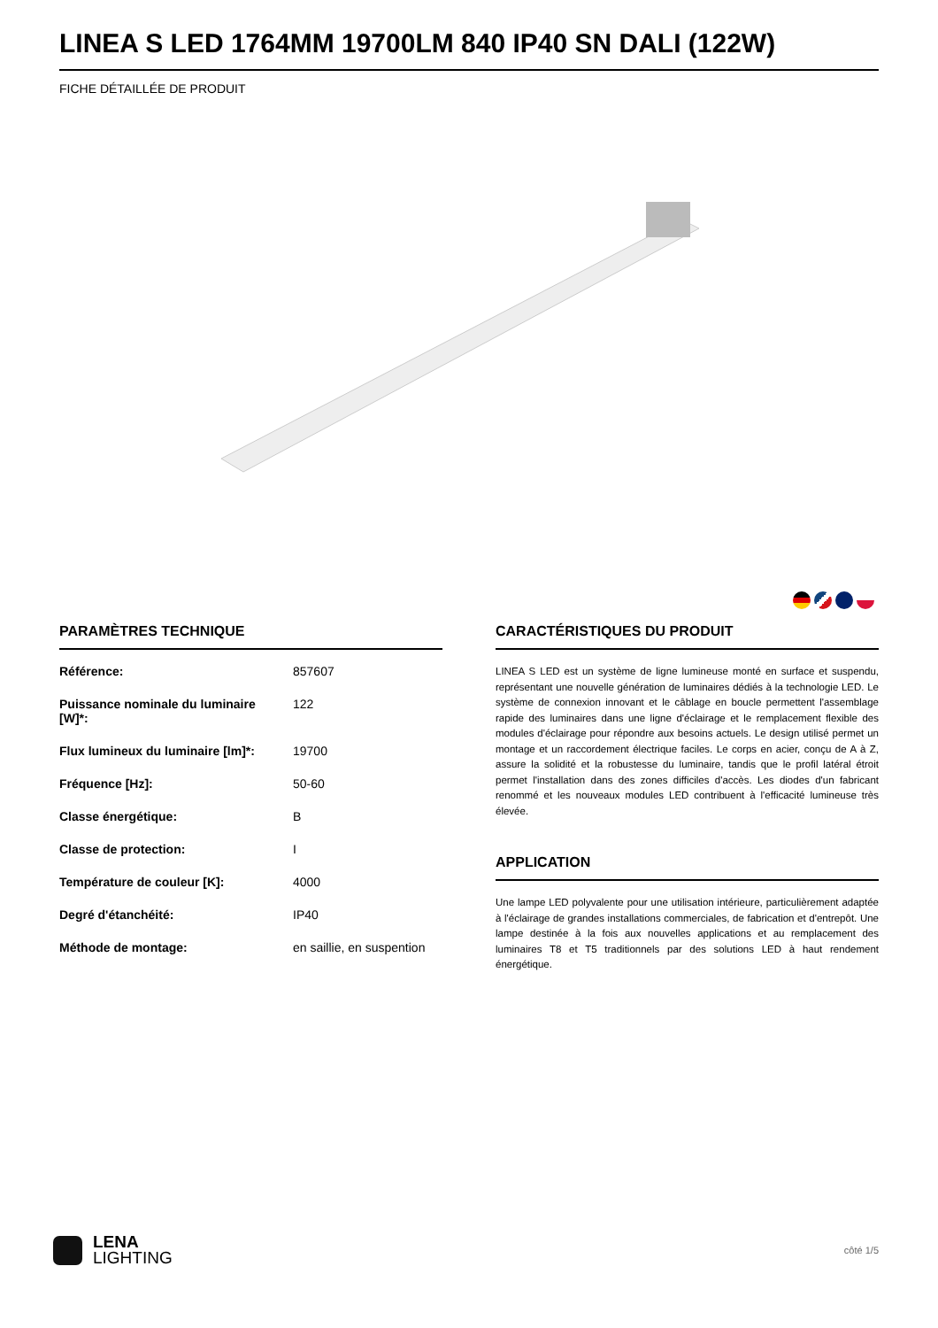LINEA S LED 1764MM 19700LM 840 IP40 SN DALI (122W)
FICHE DÉTAILLÉE DE PRODUIT
PARAMÈTRES TECHNIQUE
| Référence: | 857607 |
| Puissance nominale du luminaire [W]*: | 122 |
| Flux lumineux du luminaire [lm]*: | 19700 |
| Fréquence [Hz]: | 50-60 |
| Classe énergétique: | B |
| Classe de protection: | I |
| Température de couleur [K]: | 4000 |
| Degré d'étanchéité: | IP40 |
| Méthode de montage: | en saillie, en suspention |
CARACTÉRISTIQUES DU PRODUIT
LINEA S LED est un système de ligne lumineuse monté en surface et suspendu, représentant une nouvelle génération de luminaires dédiés à la technologie LED. Le système de connexion innovant et le câblage en boucle permettent l'assemblage rapide des luminaires dans une ligne d'éclairage et le remplacement flexible des modules d'éclairage pour répondre aux besoins actuels. Le design utilisé permet un montage et un raccordement électrique faciles. Le corps en acier, conçu de A à Z, assure la solidité et la robustesse du luminaire, tandis que le profil latéral étroit permet l'installation dans des zones difficiles d'accès. Les diodes d'un fabricant renommé et les nouveaux modules LED contribuent à l'efficacité lumineuse très élevée.
APPLICATION
Une lampe LED polyvalente pour une utilisation intérieure, particulièrement adaptée à l'éclairage de grandes installations commerciales, de fabrication et d'entrepôt. Une lampe destinée à la fois aux nouvelles applications et au remplacement des luminaires T8 et T5 traditionnels par des solutions LED à haut rendement énergétique.
LENA
LIGHTING
côté 1/5